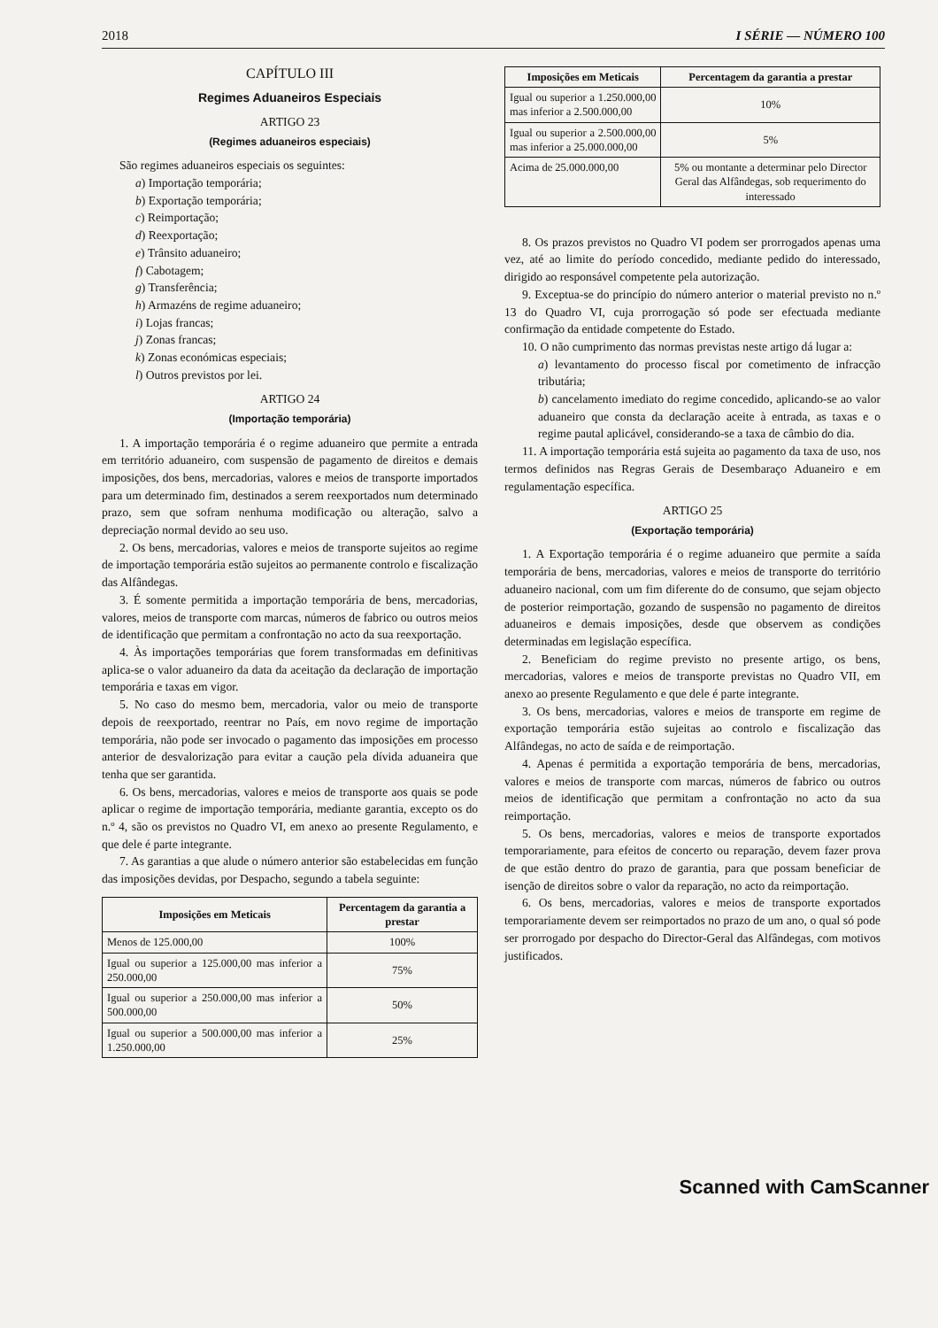2018 I SÉRIE — NÚMERO 100
CAPÍTULO III
Regimes Aduaneiros Especiais
ARTIGO 23
(Regimes aduaneiros especiais)
São regimes aduaneiros especiais os seguintes:
a) Importação temporária;
b) Exportação temporária;
c) Reimportação;
d) Reexportação;
e) Trânsito aduaneiro;
f) Cabotagem;
g) Transferência;
h) Armazéns de regime aduaneiro;
i) Lojas francas;
j) Zonas francas;
k) Zonas económicas especiais;
l) Outros previstos por lei.
ARTIGO 24
(Importação temporária)
1. A importação temporária é o regime aduaneiro que permite a entrada em território aduaneiro, com suspensão de pagamento de direitos e demais imposições, dos bens, mercadorias, valores e meios de transporte importados para um determinado fim, destinados a serem reexportados num determinado prazo, sem que sofram nenhuma modificação ou alteração, salvo a depreciação normal devido ao seu uso.
2. Os bens, mercadorias, valores e meios de transporte sujeitos ao regime de importação temporária estão sujeitos ao permanente controlo e fiscalização das Alfândegas.
3. É somente permitida a importação temporária de bens, mercadorias, valores, meios de transporte com marcas, números de fabrico ou outros meios de identificação que permitam a confrontação no acto da sua reexportação.
4. Às importações temporárias que forem transformadas em definitivas aplica-se o valor aduaneiro da data da aceitação da declaração de importação temporária e taxas em vigor.
5. No caso do mesmo bem, mercadoria, valor ou meio de transporte depois de reexportado, reentrar no País, em novo regime de importação temporária, não pode ser invocado o pagamento das imposições em processo anterior de desvalorização para evitar a caução pela dívida aduaneira que tenha que ser garantida.
6. Os bens, mercadorias, valores e meios de transporte aos quais se pode aplicar o regime de importação temporária, mediante garantia, excepto os do n.º 4, são os previstos no Quadro VI, em anexo ao presente Regulamento, e que dele é parte integrante.
7. As garantias a que alude o número anterior são estabelecidas em função das imposições devidas, por Despacho, segundo a tabela seguinte:
| Imposições em Meticais | Percentagem da garantia a prestar |
| --- | --- |
| Menos de 125.000,00 | 100% |
| Igual ou superior a 125.000,00 mas inferior a 250.000,00 | 75% |
| Igual ou superior a 250.000,00 mas inferior a 500.000,00 | 50% |
| Igual ou superior a 500.000,00 mas inferior a 1.250.000,00 | 25% |
| Imposições em Meticais | Percentagem da garantia a prestar |
| --- | --- |
| Igual ou superior a 1.250.000,00 mas inferior a 2.500.000,00 | 10% |
| Igual ou superior a 2.500.000,00 mas inferior a 25.000.000,00 | 5% |
| Acima de 25.000.000,00 | 5% ou montante a determinar pelo Director Geral das Alfândegas, sob requerimento do interessado |
8. Os prazos previstos no Quadro VI podem ser prorrogados apenas uma vez, até ao limite do período concedido, mediante pedido do interessado, dirigido ao responsável competente pela autorização.
9. Exceptua-se do princípio do número anterior o material previsto no n.º 13 do Quadro VI, cuja prorrogação só pode ser efectuada mediante confirmação da entidade competente do Estado.
10. O não cumprimento das normas previstas neste artigo dá lugar a:
a) levantamento do processo fiscal por cometimento de infracção tributária;
b) cancelamento imediato do regime concedido, aplicando-se ao valor aduaneiro que consta da declaração aceite à entrada, as taxas e o regime pautal aplicável, considerando-se a taxa de câmbio do dia.
11. A importação temporária está sujeita ao pagamento da taxa de uso, nos termos definidos nas Regras Gerais de Desembaraço Aduaneiro e em regulamentação específica.
ARTIGO 25
(Exportação temporária)
1. A Exportação temporária é o regime aduaneiro que permite a saída temporária de bens, mercadorias, valores e meios de transporte do território aduaneiro nacional, com um fim diferente do de consumo, que sejam objecto de posterior reimportação, gozando de suspensão no pagamento de direitos aduaneiros e demais imposições, desde que observem as condições determinadas em legislação específica.
2. Beneficiam do regime previsto no presente artigo, os bens, mercadorias, valores e meios de transporte previstas no Quadro VII, em anexo ao presente Regulamento e que dele é parte integrante.
3. Os bens, mercadorias, valores e meios de transporte em regime de exportação temporária estão sujeitas ao controlo e fiscalização das Alfândegas, no acto de saída e de reimportação.
4. Apenas é permitida a exportação temporária de bens, mercadorias, valores e meios de transporte com marcas, números de fabrico ou outros meios de identificação que permitam a confrontação no acto da sua reimportação.
5. Os bens, mercadorias, valores e meios de transporte exportados temporariamente, para efeitos de concerto ou reparação, devem fazer prova de que estão dentro do prazo de garantia, para que possam beneficiar de isenção de direitos sobre o valor da reparação, no acto da reimportação.
6. Os bens, mercadorias, valores e meios de transporte exportados temporariamente devem ser reimportados no prazo de um ano, o qual só pode ser prorrogado por despacho do Director-Geral das Alfândegas, com motivos justificados.
Scanned with CamScanner